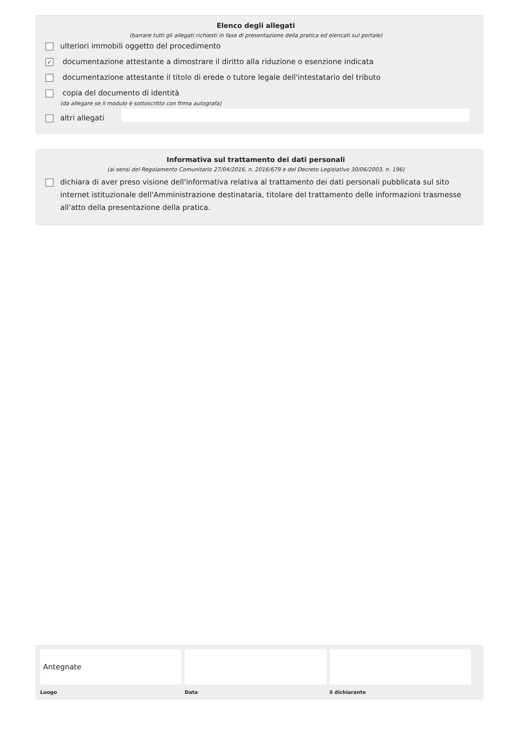Elenco degli allegati
(barrare tutti gli allegati richiesti in fase di presentazione della pratica ed elencati sul portale)
ulteriori immobili oggetto del procedimento
✓ documentazione attestante a dimostrare il diritto alla riduzione o esenzione indicata
documentazione attestante il titolo di erede o tutore legale dell'intestatario del tributo
copia del documento di identità
(da allegare se il modulo è sottoscritto con firma autografa)
altri allegati
Informativa sul trattamento dei dati personali
(ai sensi del Regolamento Comunitario 27/04/2016, n. 2016/679 e del Decreto Legislativo 30/06/2003, n. 196)
dichiara di aver preso visione dell'informativa relativa al trattamento dei dati personali pubblicata sul sito internet istituzionale dell'Amministrazione destinataria, titolare del trattamento delle informazioni trasmesse all'atto della presentazione della pratica.
Antegnate
Luogo
Data il dichiarante